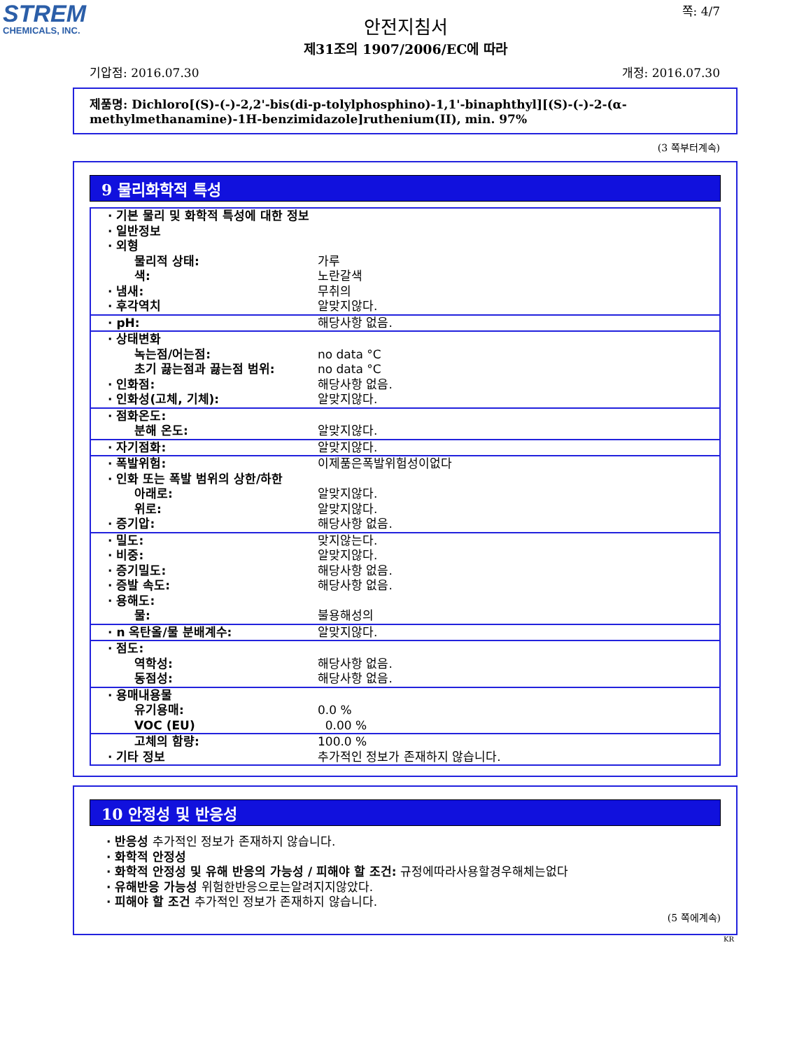STREM
CHEMICALS, INC.
쪽: 4/7
안전지침서
제31조의 1907/2006/EC에 따라
기압점: 2016.07.30 개정: 2016.07.30
제품명: Dichloro[(S)-(-)-2,2'-bis(di-p-tolylphosphino)-1,1'-binaphthyl][(S)-(-)-2-(α-methylmethanamine)-1H-benzimidazole]ruthenium(II), min. 97%
(3 쪽부터계속)
9 물리화학적 특성
| · 기본 물리 및 화학적 특성에 대한 정보 · 일반정보 · 외형 물리적 상태: 색: · 냄새: · 후각역치 | 가루 노란갈색 무취의 알맞지않다. |
| · pH: | 해당사항 없음. |
| · 상태변화 녹는점/어는점: 초기 끓는점과 끓는점 범위: · 인화점: · 인화성(고체, 기체): | no data °C no data °C 해당사항 없음. 알맞지않다. |
| · 점화온도: 분해 온도: | 알맞지않다. |
| · 자기점화: | 알맞지않다. |
| · 폭발위험: · 인화 또는 폭발 범위의 상한/하한 아래로: 위로: · 증기압: | 이제품은폭발위험성이없다 알맞지않다. 알맞지않다. 해당사항 없음. |
| · 밀도: · 비중: · 증기밀도: · 증발 속도: · 용해도: 물: | 맞지않는다. 알맞지않다. 해당사항 없음. 해당사항 없음. 불용해성의 |
| · n 옥탄올/물 분배계수: | 알맞지않다. |
| · 점도: 역학성: 동점성: | 해당사항 없음. 해당사항 없음. |
| · 용매내용물 유기용매: VOC (EU) | 0.0 % 0.00 % |
| 고체의 함량: · 기타 정보 | 100.0 % 추가적인 정보가 존재하지 않습니다. |
10 안정성 및 반응성
· 반응성 추가적인 정보가 존재하지 않습니다.
· 화학적 안정성
· 화학적 안정성 및 유해 반응의 가능성 / 피해야 할 조건: 규정에따라사용할경우해체는없다
· 유해반응 가능성 위험한반응으로는알려지지않았다.
· 피해야 할 조건 추가적인 정보가 존재하지 않습니다.
(5 쪽에계속)
KR